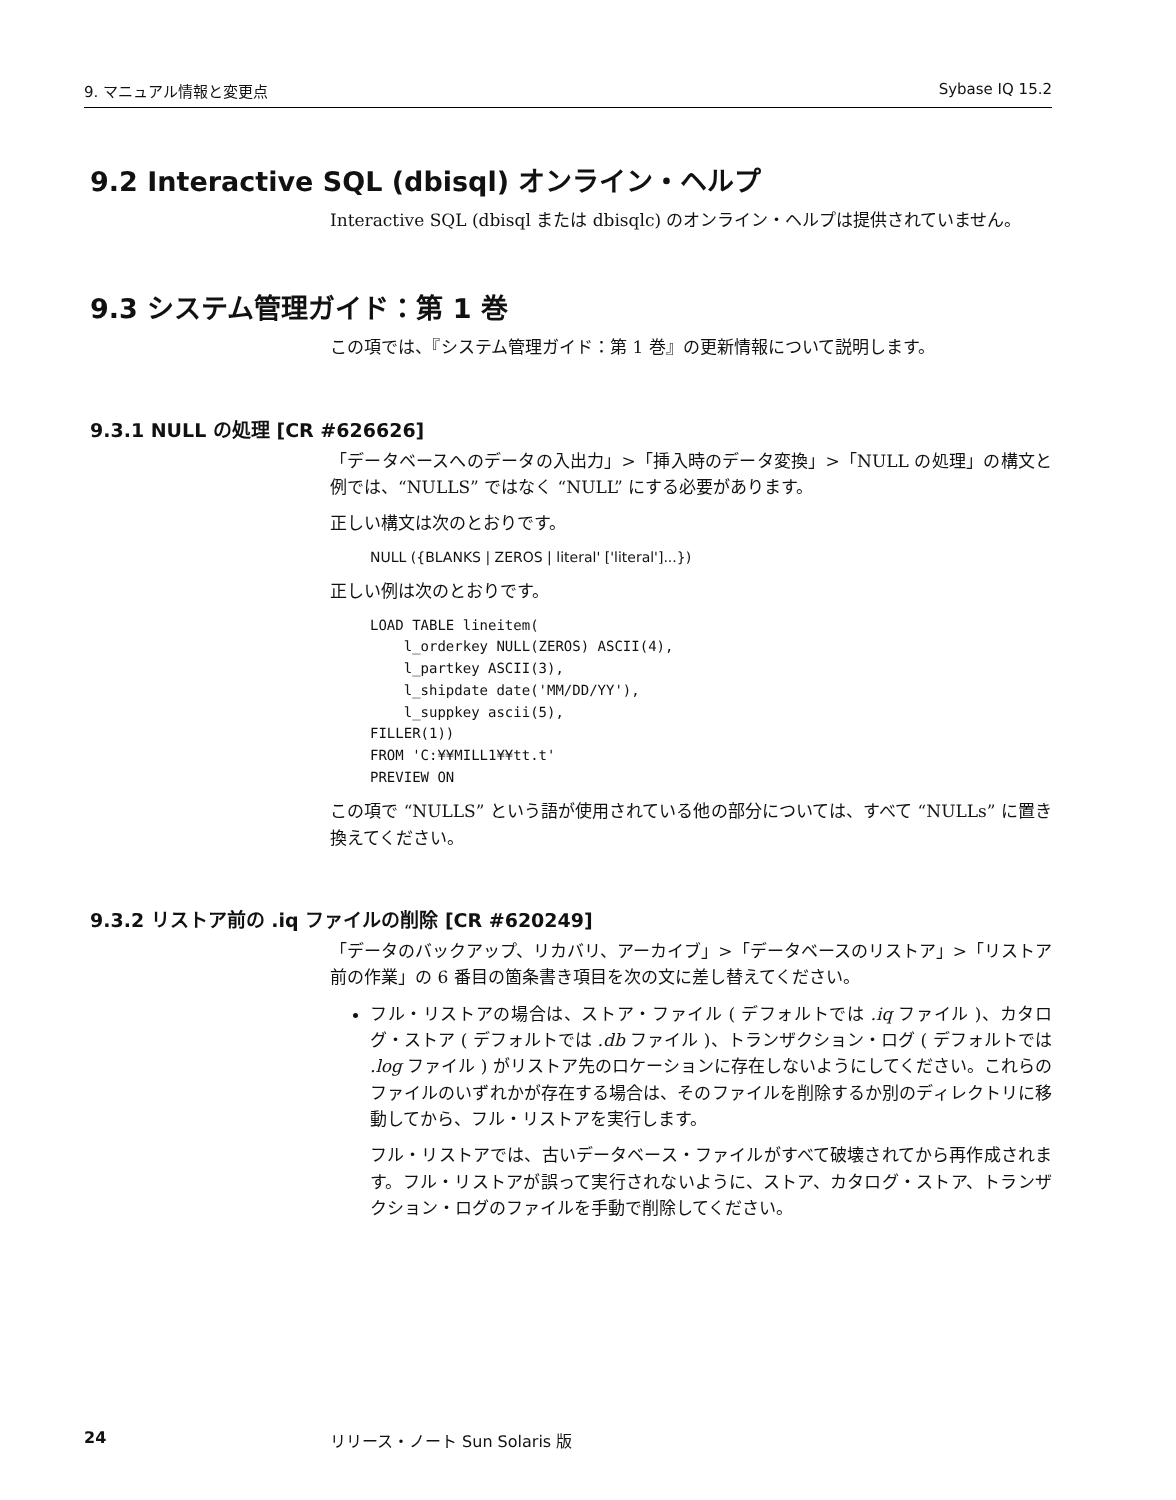9. マニュアル情報と変更点 Sybase IQ 15.2
9.2 Interactive SQL (dbisql) オンライン・ヘルプ
Interactive SQL (dbisql または dbisqlc) のオンライン・ヘルプは提供されていません。
9.3 システム管理ガイド：第 1 巻
この項では、『システム管理ガイド：第 1 巻』の更新情報について説明します。
9.3.1 NULL の処理 [CR #626626]
「データベースへのデータの入出力」>「挿入時のデータ変換」>「NULL の処理」の構文と例では、“NULLS” ではなく “NULL” にする必要があります。
正しい構文は次のとおりです。
NULL ({BLANKS | ZEROS | literal' ['literal']...})
正しい例は次のとおりです。
LOAD TABLE lineitem( l_orderkey NULL(ZEROS) ASCII(4), l_partkey ASCII(3), l_shipdate date('MM/DD/YY'), l_suppkey ascii(5), FILLER(1)) FROM 'C:¥¥MILL1¥¥tt.t' PREVIEW ON
この項で “NULLS” という語が使用されている他の部分については、すべて “NULLs” に置き換えてください。
9.3.2 リストア前の .iq ファイルの削除 [CR #620249]
「データのバックアップ、リカバリ、アーカイブ」>「データベースのリストア」>「リストア前の作業」の 6 番目の箇条書き項目を次の文に差し替えてください。
フル・リストアの場合は、ストア・ファイル ( デフォルトでは .iq ファイル )、カタログ・ストア ( デフォルトでは .db ファイル )、トランザクション・ログ ( デフォルトでは .log ファイル ) がリストア先のロケーションに存在しないようにしてください。これらのファイルのいずれかが存在する場合は、そのファイルを削除するか別のディレクトリに移動してから、フル・リストアを実行します。
フル・リストアでは、古いデータベース・ファイルがすべて破壊されてから再作成されます。フル・リストアが誤って実行されないように、ストア、カタログ・ストア、トランザクション・ログのファイルを手動で削除してください。
24 リリース・ノート Sun Solaris 版